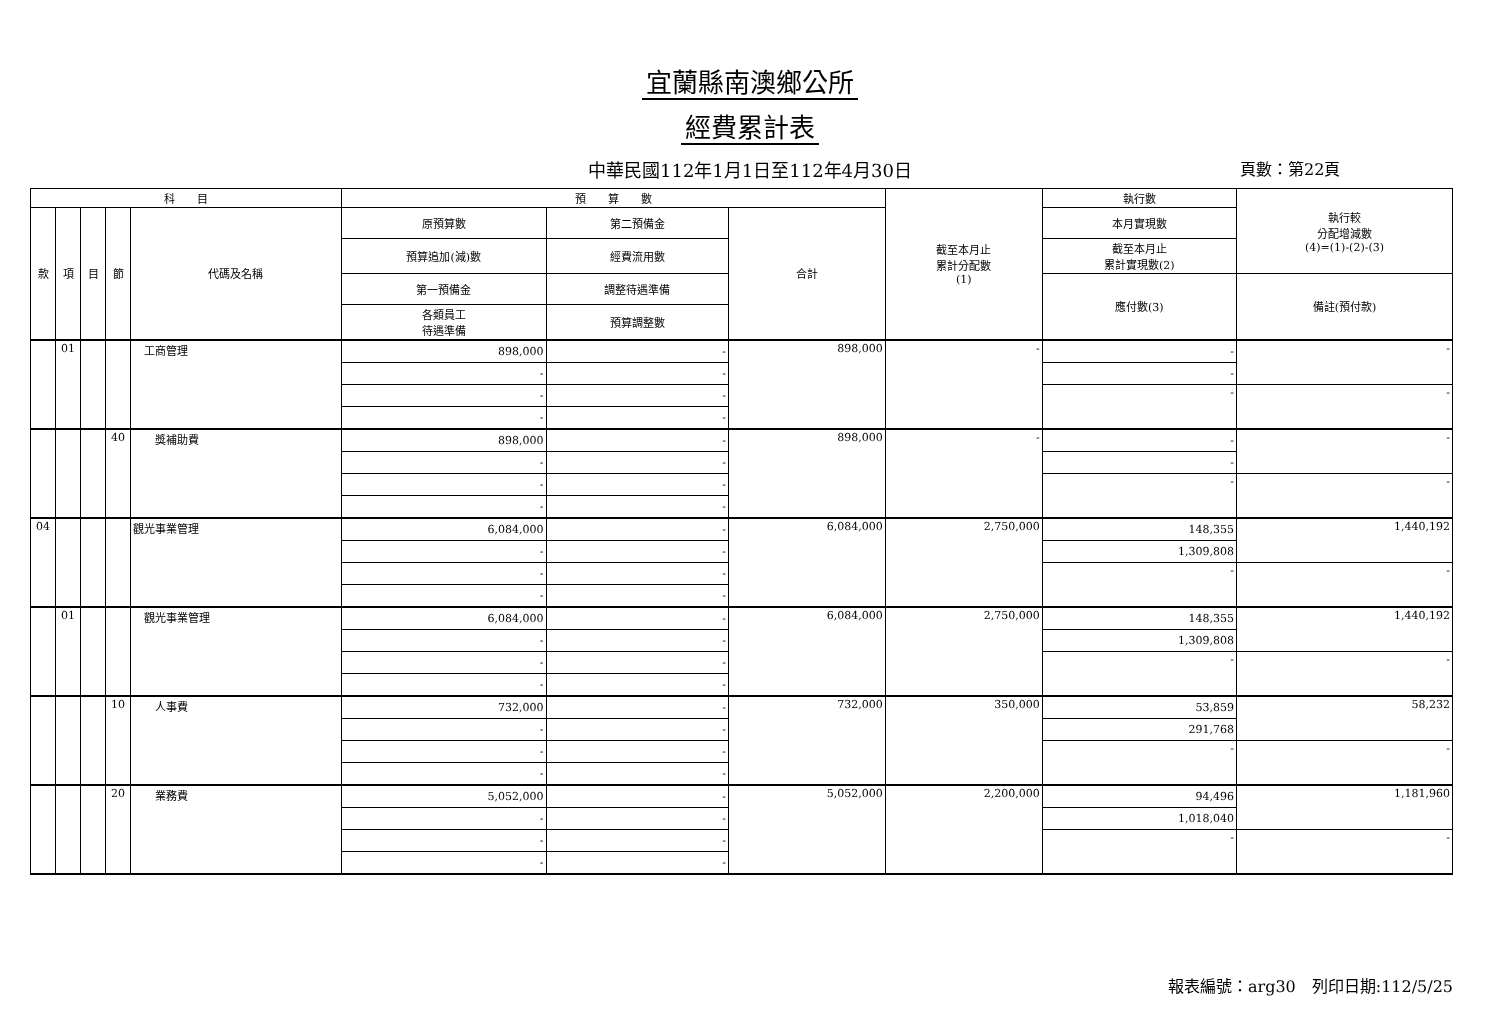宜蘭縣南澳鄉公所
經費累計表
中華民國112年1月1日至112年4月30日 頁數：第22頁
| 科 目 | | | | | 預 算 數 | | | 截至本月止 累計分配數 (1) | 執行數 | 執行較 分配增減數 (4)=(1)-(2)-(3) |
| --- | --- | --- | --- | --- | --- | --- | --- | --- | --- | --- |
| 款 | 項 | 目 | 節 | 代碼及名稱 | 原預算數 | 第二預備金 | 合計 | | 本月實現數 | |
| | | | | | 預算追加(減)數 | 經費流用數 | | | 截至本月止 累計實現數(2) | |
| | | | | | 第一預備金 | 調整待遇準備 | | | 應付數(3) | 備註(預付款) |
| | | | | | 各類員工 待遇準備 | 預算調整數 | | | | |
| | 01 | | | 工商管理 | 898,000 | - | 898,000 | - | - | - |
| | | | | | - | - | | | - | |
| | | | | | - | - | | | - | - |
| | | | | | - | - | | | | |
| | | | 40 | 獎補助費 | 898,000 | - | 898,000 | - | - | - |
| | | | | | - | - | | | - | |
| | | | | | - | - | | | - | - |
| | | | | | - | - | | | | |
| 04 | | | | 觀光事業管理 | 6,084,000 | - | 6,084,000 | 2,750,000 | 148,355 | 1,440,192 |
| | | | | | - | - | | | 1,309,808 | |
| | | | | | - | - | | | - | - |
| | | | | | - | - | | | | |
| | 01 | | | 觀光事業管理 | 6,084,000 | - | 6,084,000 | 2,750,000 | 148,355 | 1,440,192 |
| | | | | | - | - | | | 1,309,808 | |
| | | | | | - | - | | | - | - |
| | | | | | - | - | | | | |
| | | | 10 | 人事費 | 732,000 | - | 732,000 | 350,000 | 53,859 | 58,232 |
| | | | | | - | - | | | 291,768 | |
| | | | | | - | - | | | - | - |
| | | | | | - | - | | | | |
| | | | 20 | 業務費 | 5,052,000 | - | 5,052,000 | 2,200,000 | 94,496 | 1,181,960 |
| | | | | | - | - | | | 1,018,040 | |
| | | | | | - | - | | | - | - |
| | | | | | - | - | | | | |
報表編號：arg30　列印日期:112/5/25